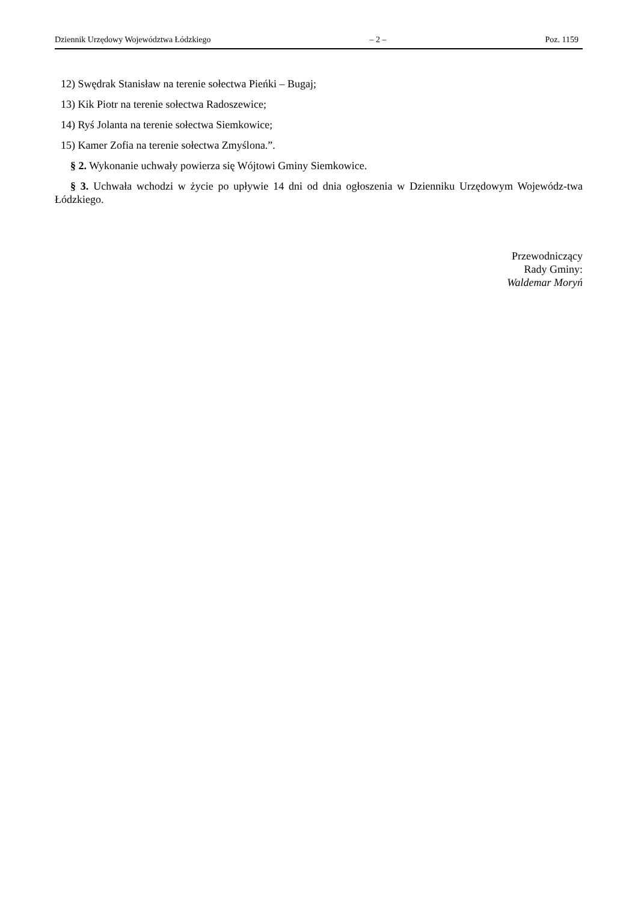Dziennik Urzędowy Województwa Łódzkiego – 2 – Poz. 1159
12) Swędrak Stanisław na terenie sołectwa Pieńki – Bugaj;
13) Kik Piotr na terenie sołectwa Radoszewice;
14) Ryś Jolanta na terenie sołectwa Siemkowice;
15) Kamer Zofia na terenie sołectwa Zmyślona.”.
§ 2. Wykonanie uchwały powierza się Wójtowi Gminy Siemkowice.
§ 3. Uchwała wchodzi w życie po upływie 14 dni od dnia ogłoszenia w Dzienniku Urzędowym Wojewódz-twa Łódzkiego.
Przewodniczący
Rady Gminy:
Waldemar Moryń